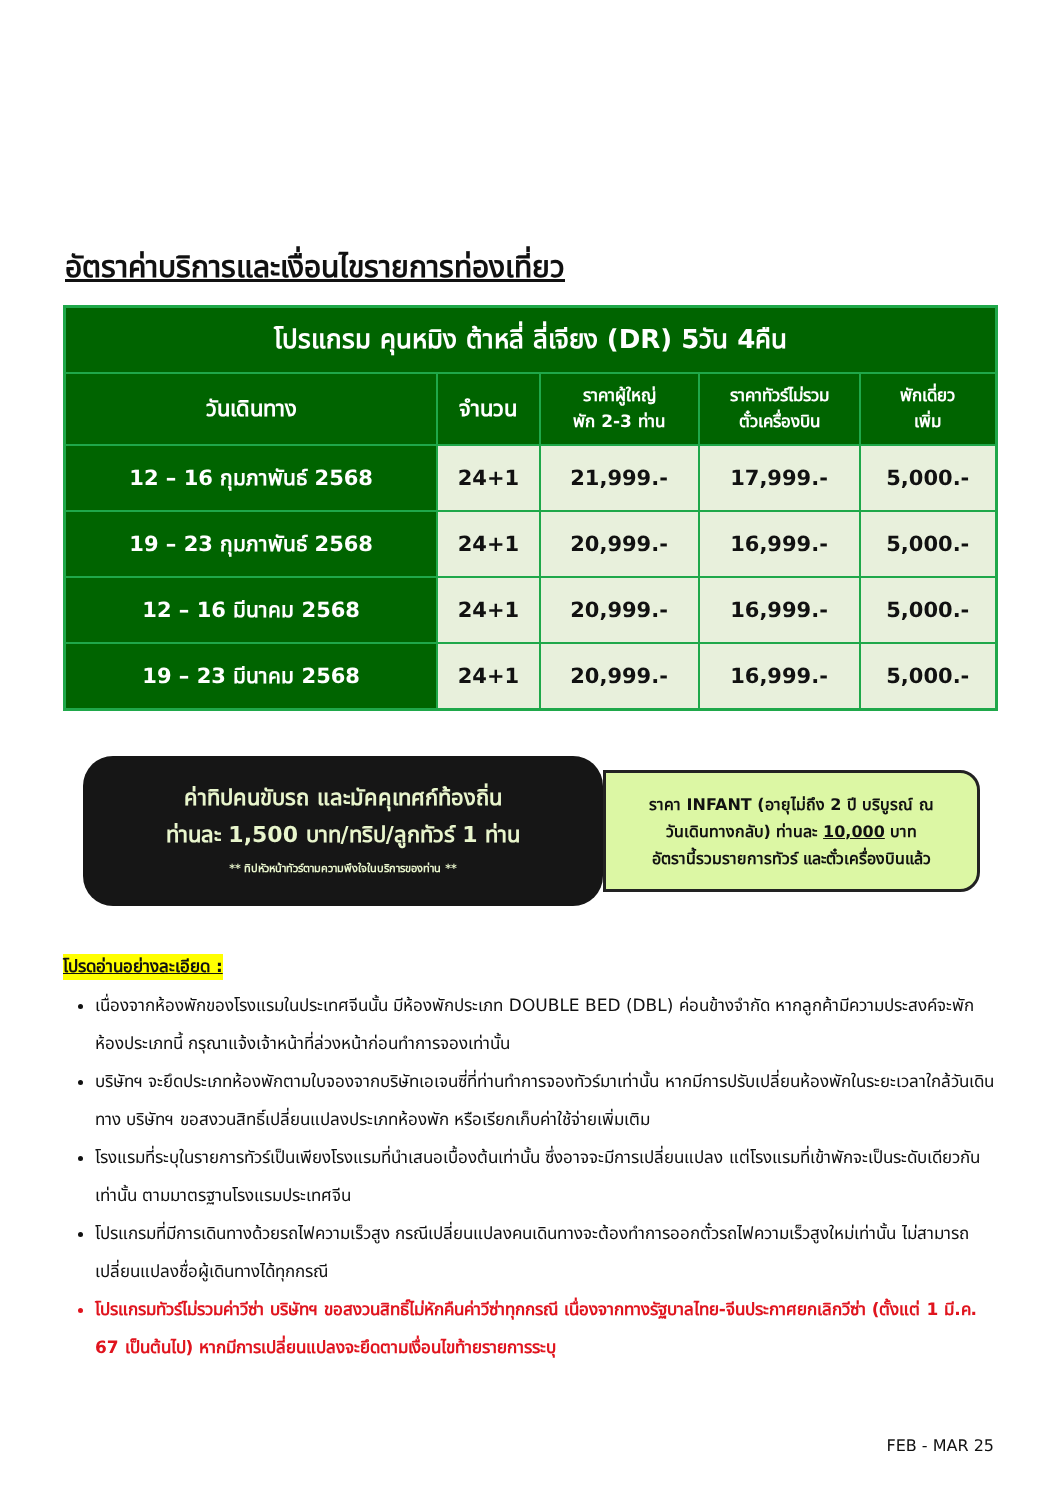อัตราค่าบริการและเงื่อนไขรายการท่องเที่ยว
| โปรแกรม คุนหมิง ต้าหลี่ ลี่เจียง (DR) 5วัน 4คืน | | | | |
| วันเดินทาง | จำนวน | ราคาผู้ใหญ่ พัก 2-3 ท่าน | ราคาทัวร์ไม่รวม ตั๋วเครื่องบิน | พักเดี่ยว เพิ่ม |
| 12 – 16 กุมภาพันธ์ 2568 | 24+1 | 21,999.- | 17,999.- | 5,000.- |
| 19 – 23 กุมภาพันธ์ 2568 | 24+1 | 20,999.- | 16,999.- | 5,000.- |
| 12 – 16 มีนาคม 2568 | 24+1 | 20,999.- | 16,999.- | 5,000.- |
| 19 – 23 มีนาคม 2568 | 24+1 | 20,999.- | 16,999.- | 5,000.- |
ค่าทิปคนขับรถ และมัคคุเทศก์ท้องถิ่น
ท่านละ 1,500 บาท/ทริป/ลูกทัวร์ 1 ท่าน
** ทิปหัวหน้าทัวร์ตามความพึงใจในบริการของท่าน **
ราคา INFANT (อายุไม่ถึง 2 ปี บริบูรณ์ ณ
วันเดินทางกลับ) ท่านละ 10,000 บาท
อัตรานี้รวมรายการทัวร์ และตั๋วเครื่องบินแล้ว
โปรดอ่านอย่างละเอียด :
เนื่องจากห้องพักของโรงแรมในประเทศจีนนั้น มีห้องพักประเภท DOUBLE BED (DBL) ค่อนข้างจำกัด หากลูกค้ามีความประสงค์จะพักห้องประเภทนี้ กรุณาแจ้งเจ้าหน้าที่ล่วงหน้าก่อนทำการจองเท่านั้น
บริษัทฯ จะยึดประเภทห้องพักตามใบจองจากบริษัทเอเจนซี่ที่ท่านทำการจองทัวร์มาเท่านั้น หากมีการปรับเปลี่ยนห้องพักในระยะเวลาใกล้วันเดินทาง บริษัทฯ ขอสงวนสิทธิ์เปลี่ยนแปลงประเภทห้องพัก หรือเรียกเก็บค่าใช้จ่ายเพิ่มเติม
โรงแรมที่ระบุในรายการทัวร์เป็นเพียงโรงแรมที่นำเสนอเบื้องต้นเท่านั้น ซึ่งอาจจะมีการเปลี่ยนแปลง แต่โรงแรมที่เข้าพักจะเป็นระดับเดียวกันเท่านั้น ตามมาตรฐานโรงแรมประเทศจีน
โปรแกรมที่มีการเดินทางด้วยรถไฟความเร็วสูง กรณีเปลี่ยนแปลงคนเดินทางจะต้องทำการออกตั๋วรถไฟความเร็วสูงใหม่เท่านั้น ไม่สามารถเปลี่ยนแปลงชื่อผู้เดินทางได้ทุกกรณี
โปรแกรมทัวร์ไม่รวมค่าวีซ่า บริษัทฯ ขอสงวนสิทธิ์ไม่หักคืนค่าวีซ่าทุกกรณี เนื่องจากทางรัฐบาลไทย-จีนประกาศยกเลิกวีซ่า (ตั้งแต่ 1 มี.ค. 67 เป็นต้นไป) หากมีการเปลี่ยนแปลงจะยึดตามเงื่อนไขท้ายรายการระบุ
FEB - MAR 25